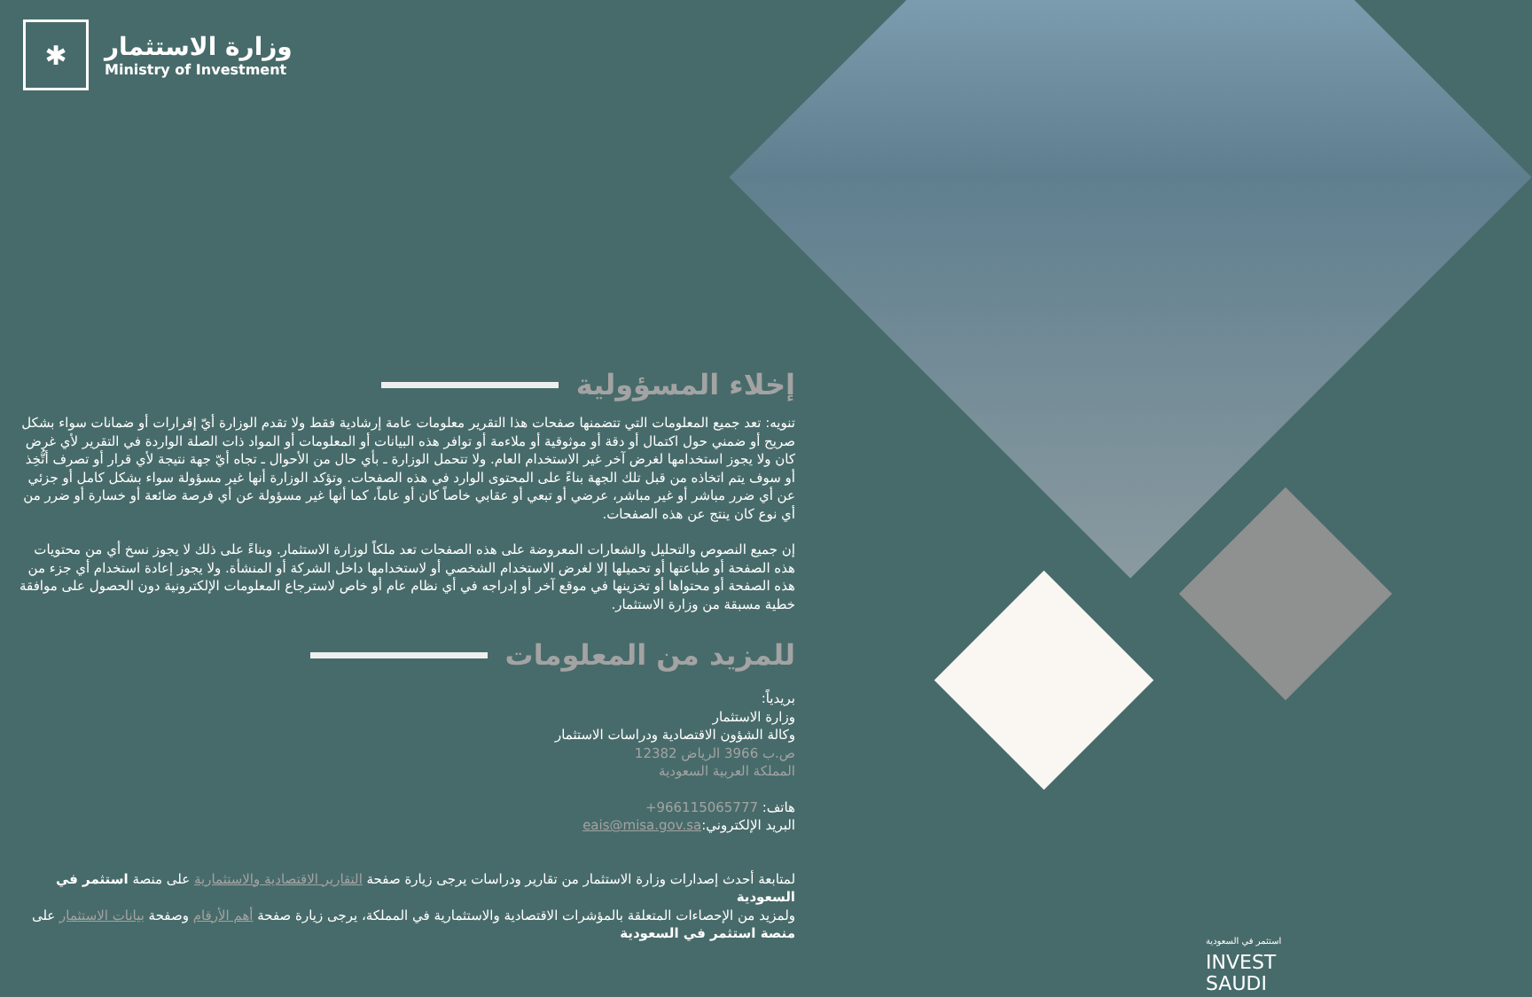✱
وزارة الاستثمار
Ministry of Investment
إخلاء المسؤولية
تنويه: تعد جميع المعلومات التي تتضمنها صفحات هذا التقرير معلومات عامة إرشادية فقط ولا تقدم الوزارة أيّ إقرارات أو ضمانات سواء بشكل صريح أو ضمني حول اكتمال أو دقة أو موثوقية أو ملاءمة أو توافر هذه البيانات أو المعلومات أو المواد ذات الصلة الواردة في التقرير لأي غرض كان ولا يجوز استخدامها لغرض آخر غير الاستخدام العام. ولا تتحمل الوزارة ـ بأي حال من الأحوال ـ تجاه أيّ جهة نتيجة لأي قرار أو تصرف أتُّخِذ أو سوف يتم اتخاذه من قبل تلك الجهة بناءً على المحتوى الوارد في هذه الصفحات. وتؤكد الوزارة أنها غير مسؤولة سواء بشكل كامل أو جزئي عن أي ضرر مباشر أو غير مباشر، عرضي أو تبعي أو عقابي خاصاً كان أو عاماً، كما أنها غير مسؤولة عن أي فرصة ضائعة أو خسارة أو ضرر من أي نوع كان ينتج عن هذه الصفحات.
إن جميع النصوص والتحليل والشعارات المعروضة على هذه الصفحات تعد ملكاً لوزارة الاستثمار. وبناءً على ذلك لا يجوز نسخ أي من محتويات هذه الصفحة أو طباعتها أو تحميلها إلا لغرض الاستخدام الشخصي أو لاستخدامها داخل الشركة أو المنشأة. ولا يجوز إعادة استخدام أي جزء من هذه الصفحة أو محتواها أو تخزينها في موقع آخر أو إدراجه في أي نظام عام أو خاص لاسترجاع المعلومات الإلكترونية دون الحصول على موافقة خطية مسبقة من وزارة الاستثمار.
للمزيد من المعلومات
بريدياً:
وزارة الاستثمار
وكالة الشؤون الاقتصادية ودراسات الاستثمار
ص.ب 3966 الرياض 12382
المملكة العربية السعودية
هاتف: +966115065777
البريد الإلكتروني:eais@misa.gov.sa
لمتابعة أحدث إصدارات وزارة الاستثمار من تقارير ودراسات يرجى زيارة صفحة التقارير الاقتصادية والاستثمارية على منصة استثمر في السعودية
ولمزيد من الإحصاءات المتعلقة بالمؤشرات الاقتصادية والاستثمارية في المملكة، يرجى زيارة صفحة أهم الأرقام وصفحة بيانات الاستثمار على منصة استثمر في السعودية
استثمر في السعودية
INVEST
SAUDI